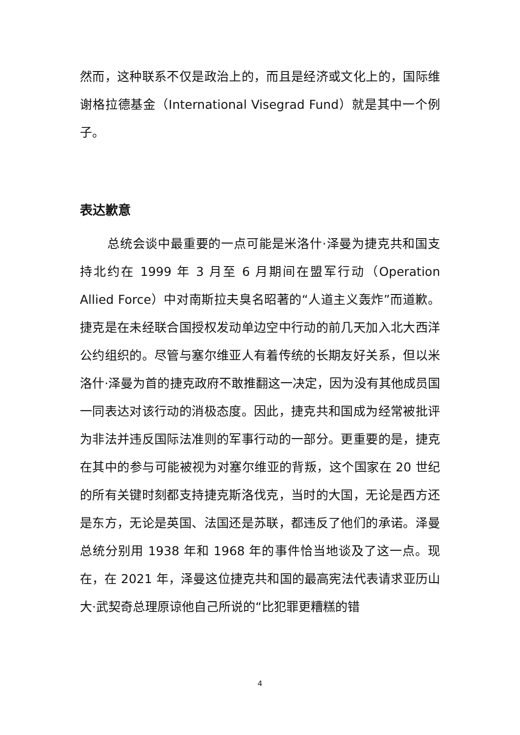然而，这种联系不仅是政治上的，而且是经济或文化上的，国际维谢格拉德基金（International Visegrad Fund）就是其中一个例子。
表达歉意
总统会谈中最重要的一点可能是米洛什·泽曼为捷克共和国支持北约在 1999 年 3 月至 6 月期间在盟军行动（Operation Allied Force）中对南斯拉夫臭名昭著的“人道主义轰炸”而道歉。捷克是在未经联合国授权发动单边空中行动的前几天加入北大西洋公约组织的。尽管与塞尔维亚人有着传统的长期友好关系，但以米洛什·泽曼为首的捷克政府不敢推翻这一决定，因为没有其他成员国一同表达对该行动的消极态度。因此，捷克共和国成为经常被批评为非法并违反国际法准则的军事行动的一部分。更重要的是，捷克在其中的参与可能被视为对塞尔维亚的背叛，这个国家在 20 世纪的所有关键时刻都支持捷克斯洛伐克，当时的大国，无论是西方还是东方，无论是英国、法国还是苏联，都违反了他们的承诺。泽曼总统分别用 1938 年和 1968 年的事件恰当地谈及了这一点。现在，在 2021 年，泽曼这位捷克共和国的最高宪法代表请求亚历山大·武契奇总理原谅他自己所说的“比犯罪更糟糕的错
4